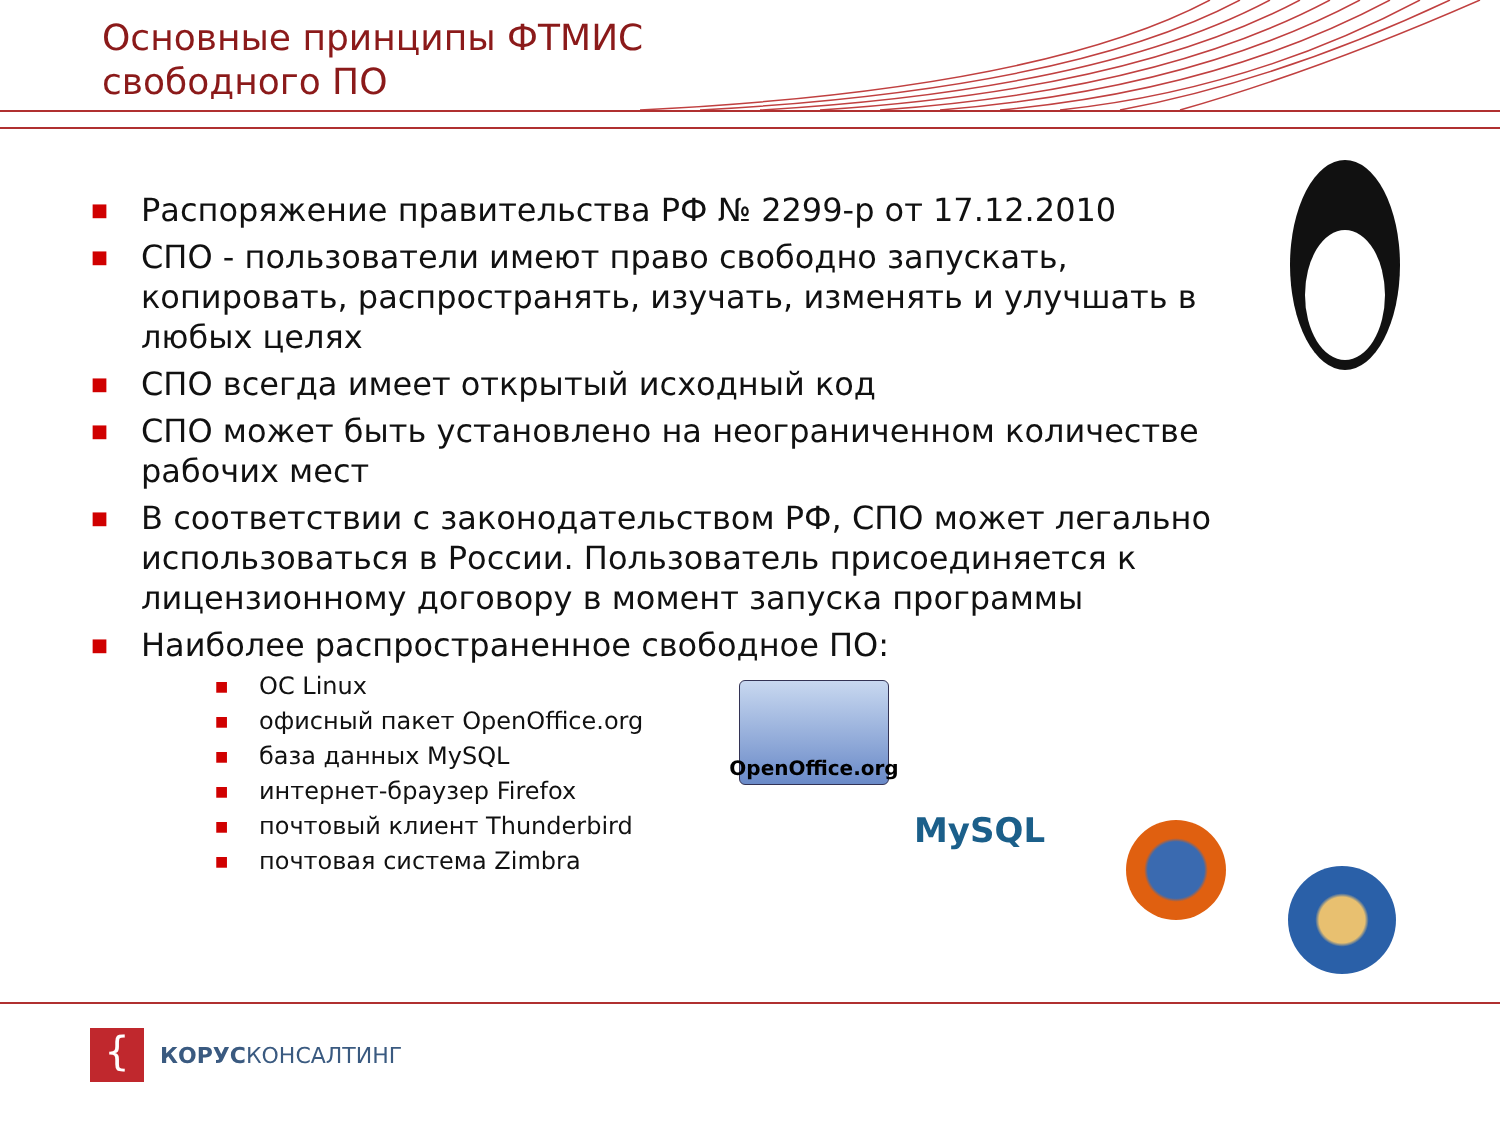Основные принципы ФТМИС
свободного ПО
■ Распоряжение правительства РФ № 2299-р от 17.12.2010
■ СПО - пользователи имеют право свободно запускать, копировать, распространять, изучать, изменять и улучшать в любых целях
■ СПО всегда имеет открытый исходный код
■ СПО может быть установлено на неограниченном количестве рабочих мест
■ В соответствии с законодательством РФ, СПО может легально использоваться в России. Пользователь присоединяется к лицензионному договору в момент запуска программы
■ Наиболее распространенное свободное ПО:
■ ОС Linux
■ офисный пакет OpenOffice.org
■ база данных MySQL
■ интернет-браузер Firefox
■ почтовый клиент Thunderbird
■ почтовая система Zimbra
OpenOffice.org
MySQL
{
КОРУСКОНСАЛТИНГ